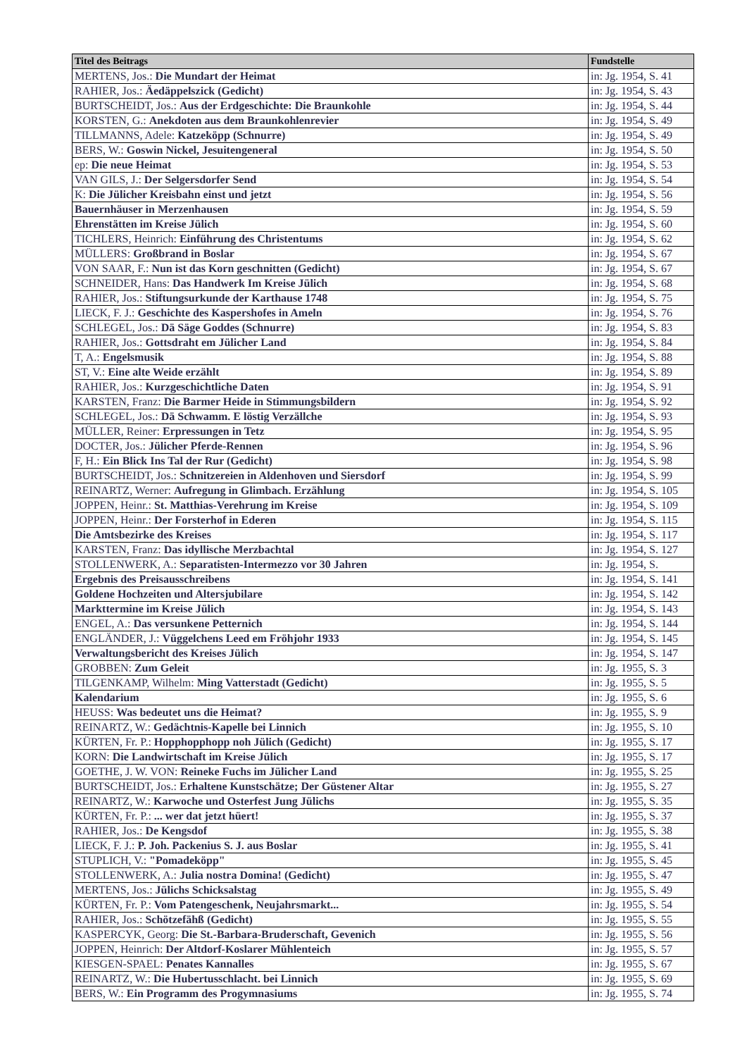| Titel des Beitrags | Fundstelle |
| --- | --- |
| MERTENS, Jos.: Die Mundart der Heimat | in: Jg. 1954, S. 41 |
| RAHIER, Jos.: Äedäppelszick (Gedicht) | in: Jg. 1954, S. 43 |
| BURTSCHEIDT, Jos.: Aus der Erdgeschichte: Die Braunkohle | in: Jg. 1954, S. 44 |
| KORSTEN, G.: Anekdoten aus dem Braunkohlenrevier | in: Jg. 1954, S. 49 |
| TILLMANNS, Adele: Katzeköpp (Schnurre) | in: Jg. 1954, S. 49 |
| BERS, W.: Goswin Nickel, Jesuitengeneral | in: Jg. 1954, S. 50 |
| ep: Die neue Heimat | in: Jg. 1954, S. 53 |
| VAN GILS, J.: Der Selgersdorfer Send | in: Jg. 1954, S. 54 |
| K: Die Jülicher Kreisbahn einst und jetzt | in: Jg. 1954, S. 56 |
| Bauernhäuser in Merzenhausen | in: Jg. 1954, S. 59 |
| Ehrenstätten im Kreise Jülich | in: Jg. 1954, S. 60 |
| TICHLERS, Heinrich: Einführung des Christentums | in: Jg. 1954, S. 62 |
| MÜLLERS: Großbrand in Boslar | in: Jg. 1954, S. 67 |
| VON SAAR, F.: Nun ist das Korn geschnitten (Gedicht) | in: Jg. 1954, S. 67 |
| SCHNEIDER, Hans: Das Handwerk Im Kreise Jülich | in: Jg. 1954, S. 68 |
| RAHIER, Jos.: Stiftungsurkunde der Karthause 1748 | in: Jg. 1954, S. 75 |
| LIECK, F. J.: Geschichte des Kaspershofes in Ameln | in: Jg. 1954, S. 76 |
| SCHLEGEL, Jos.: Dä Säge Goddes (Schnurre) | in: Jg. 1954, S. 83 |
| RAHIER, Jos.: Gottsdraht em Jülicher Land | in: Jg. 1954, S. 84 |
| T, A.: Engelsmusik | in: Jg. 1954, S. 88 |
| ST, V.: Eine alte Weide erzählt | in: Jg. 1954, S. 89 |
| RAHIER, Jos.: Kurzgeschichtliche Daten | in: Jg. 1954, S. 91 |
| KARSTEN, Franz: Die Barmer Heide in Stimmungsbildern | in: Jg. 1954, S. 92 |
| SCHLEGEL, Jos.: Dä Schwamm. E löstig Verzällche | in: Jg. 1954, S. 93 |
| MÜLLER, Reiner: Erpressungen in Tetz | in: Jg. 1954, S. 95 |
| DOCTER, Jos.: Jülicher Pferde-Rennen | in: Jg. 1954, S. 96 |
| F, H.: Ein Blick Ins Tal der Rur (Gedicht) | in: Jg. 1954, S. 98 |
| BURTSCHEIDT, Jos.: Schnitzereien in Aldenhoven und Siersdorf | in: Jg. 1954, S. 99 |
| REINARTZ, Werner: Aufregung in Glimbach. Erzählung | in: Jg. 1954, S. 105 |
| JOPPEN, Heinr.: St. Matthias-Verehrung im Kreise | in: Jg. 1954, S. 109 |
| JOPPEN, Heinr.: Der Forsterhof in Ederen | in: Jg. 1954, S. 115 |
| Die Amtsbezirke des Kreises | in: Jg. 1954, S. 117 |
| KARSTEN, Franz: Das idyllische Merzbachtal | in: Jg. 1954, S. 127 |
| STOLLENWERK, A.: Separatisten-Intermezzo vor 30 Jahren | in: Jg. 1954, S. |
| Ergebnis des Preisausschreibens | in: Jg. 1954, S. 141 |
| Goldene Hochzeiten und Altersjubilare | in: Jg. 1954, S. 142 |
| Markttermine im Kreise Jülich | in: Jg. 1954, S. 143 |
| ENGEL, A.: Das versunkene Petternich | in: Jg. 1954, S. 144 |
| ENGLÄNDER, J.: Vüggelchens Leed em Fröhjohr 1933 | in: Jg. 1954, S. 145 |
| Verwaltungsbericht des Kreises Jülich | in: Jg. 1954, S. 147 |
| GROBBEN: Zum Geleit | in: Jg. 1955, S. 3 |
| TILGENKAMP, Wilhelm: Ming Vatterstadt (Gedicht) | in: Jg. 1955, S. 5 |
| Kalendarium | in: Jg. 1955, S. 6 |
| HEUSS: Was bedeutet uns die Heimat? | in: Jg. 1955, S. 9 |
| REINARTZ, W.: Gedächtnis-Kapelle bei Linnich | in: Jg. 1955, S. 10 |
| KÜRTEN, Fr. P.: Hopphopphopp noh Jülich (Gedicht) | in: Jg. 1955, S. 17 |
| KORN: Die Landwirtschaft im Kreise Jülich | in: Jg. 1955, S. 17 |
| GOETHE, J. W. VON: Reineke Fuchs im Jülicher Land | in: Jg. 1955, S. 25 |
| BURTSCHEIDT, Jos.: Erhaltene Kunstschätze; Der Güstener Altar | in: Jg. 1955, S. 27 |
| REINARTZ, W.: Karwoche und Osterfest Jung Jülichs | in: Jg. 1955, S. 35 |
| KÜRTEN, Fr. P.: ... wer dat jetzt hüert! | in: Jg. 1955, S. 37 |
| RAHIER, Jos.: De Kengsdof | in: Jg. 1955, S. 38 |
| LIECK, F. J.: P. Joh. Packenius S. J. aus Boslar | in: Jg. 1955, S. 41 |
| STUPLICH, V.: "Pomadeköpp" | in: Jg. 1955, S. 45 |
| STOLLENWERK, A.: Julia nostra Domina! (Gedicht) | in: Jg. 1955, S. 47 |
| MERTENS, Jos.: Jülichs Schicksalstag | in: Jg. 1955, S. 49 |
| KÜRTEN, Fr. P.: Vom Patengeschenk, Neujahrsmarkt... | in: Jg. 1955, S. 54 |
| RAHIER, Jos.: Schötzefähß (Gedicht) | in: Jg. 1955, S. 55 |
| KASPERCYK, Georg: Die St.-Barbara-Bruderschaft, Gevenich | in: Jg. 1955, S. 56 |
| JOPPEN, Heinrich: Der Altdorf-Koslarer Mühlenteich | in: Jg. 1955, S. 57 |
| KIESGEN-SPAEL: Penates Kannalles | in: Jg. 1955, S. 67 |
| REINARTZ, W.: Die Hubertusschlacht. bei Linnich | in: Jg. 1955, S. 69 |
| BERS, W.: Ein Programm des Progymnasiums | in: Jg. 1955, S. 74 |